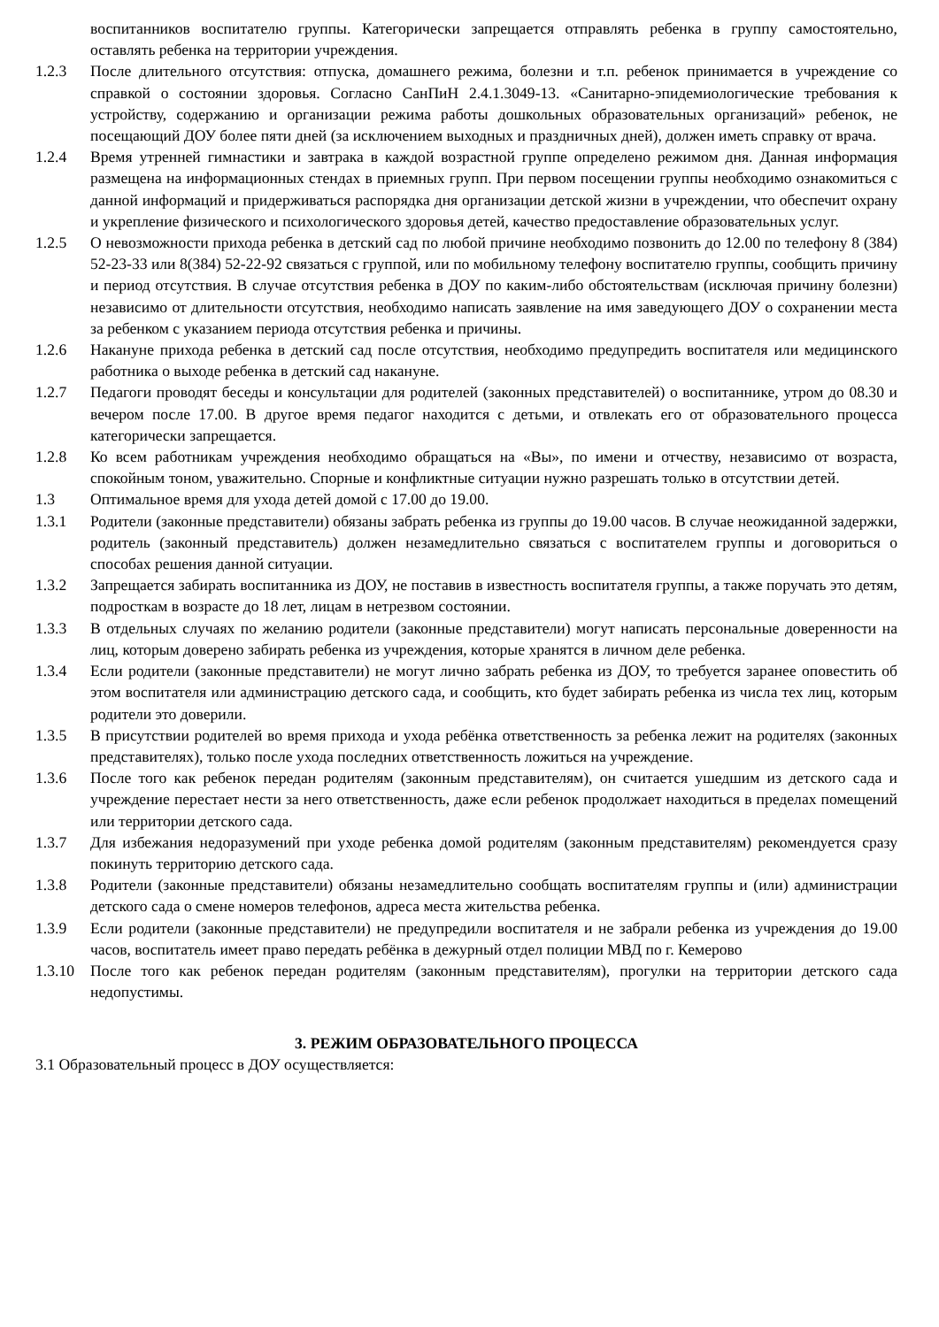воспитанников воспитателю группы. Категорически запрещается отправлять ребенка в группу самостоятельно, оставлять ребенка на территории учреждения.
1.2.3 После длительного отсутствия: отпуска, домашнего режима, болезни и т.п. ребенок принимается в учреждение со справкой о состоянии здоровья. Согласно СанПиН 2.4.1.3049-13. «Санитарно-эпидемиологические требования к устройству, содержанию и организации режима работы дошкольных образовательных организаций» ребенок, не посещающий ДОУ более пяти дней (за исключением выходных и праздничных дней), должен иметь справку от врача.
1.2.4 Время утренней гимнастики и завтрака в каждой возрастной группе определено режимом дня. Данная информация размещена на информационных стендах в приемных групп. При первом посещении группы необходимо ознакомиться с данной информаций и придерживаться распорядка дня организации детской жизни в учреждении, что обеспечит охрану и укрепление физического и психологического здоровья детей, качество предоставление образовательных услуг.
1.2.5 О невозможности прихода ребенка в детский сад по любой причине необходимо позвонить до 12.00 по телефону 8 (384) 52-23-33 или 8(384) 52-22-92 связаться с группой, или по мобильному телефону воспитателю группы, сообщить причину и период отсутствия. В случае отсутствия ребенка в ДОУ по каким-либо обстоятельствам (исключая причину болезни) независимо от длительности отсутствия, необходимо написать заявление на имя заведующего ДОУ о сохранении места за ребенком с указанием периода отсутствия ребенка и причины.
1.2.6 Накануне прихода ребенка в детский сад после отсутствия, необходимо предупредить воспитателя или медицинского работника о выходе ребенка в детский сад накануне.
1.2.7 Педагоги проводят беседы и консультации для родителей (законных представителей) о воспитаннике, утром до 08.30 и вечером после 17.00. В другое время педагог находится с детьми, и отвлекать его от образовательного процесса категорически запрещается.
1.2.8 Ко всем работникам учреждения необходимо обращаться на «Вы», по имени и отчеству, независимо от возраста, спокойным тоном, уважительно. Спорные и конфликтные ситуации нужно разрешать только в отсутствии детей.
1.3 Оптимальное время для ухода детей домой с 17.00 до 19.00.
1.3.1 Родители (законные представители) обязаны забрать ребенка из группы до 19.00 часов. В случае неожиданной задержки, родитель (законный представитель) должен незамедлительно связаться с воспитателем группы и договориться о способах решения данной ситуации.
1.3.2 Запрещается забирать воспитанника из ДОУ, не поставив в известность воспитателя группы, а также поручать это детям, подросткам в возрасте до 18 лет, лицам в нетрезвом состоянии.
1.3.3 В отдельных случаях по желанию родители (законные представители) могут написать персональные доверенности на лиц, которым доверено забирать ребенка из учреждения, которые хранятся в личном деле ребенка.
1.3.4 Если родители (законные представители) не могут лично забрать ребенка из ДОУ, то требуется заранее оповестить об этом воспитателя или администрацию детского сада, и сообщить, кто будет забирать ребенка из числа тех лиц, которым родители это доверили.
1.3.5 В присутствии родителей во время прихода и ухода ребёнка ответственность за ребенка лежит на родителях (законных представителях), только после ухода последних ответственность ложиться на учреждение.
1.3.6 После того как ребенок передан родителям (законным представителям), он считается ушедшим из детского сада и учреждение перестает нести за него ответственность, даже если ребенок продолжает находиться в пределах помещений или территории детского сада.
1.3.7 Для избежания недоразумений при уходе ребенка домой родителям (законным представителям) рекомендуется сразу покинуть территорию детского сада.
1.3.8 Родители (законные представители) обязаны незамедлительно сообщать воспитателям группы и (или) администрации детского сада о смене номеров телефонов, адреса места жительства ребенка.
1.3.9 Если родители (законные представители) не предупредили воспитателя и не забрали ребенка из учреждения до 19.00 часов, воспитатель имеет право передать ребёнка в дежурный отдел полиции МВД по г. Кемерово
1.3.10 После того как ребенок передан родителям (законным представителям), прогулки на территории детского сада недопустимы.
3. РЕЖИМ ОБРАЗОВАТЕЛЬНОГО ПРОЦЕССА
3.1 Образовательный процесс в ДОУ осуществляется: